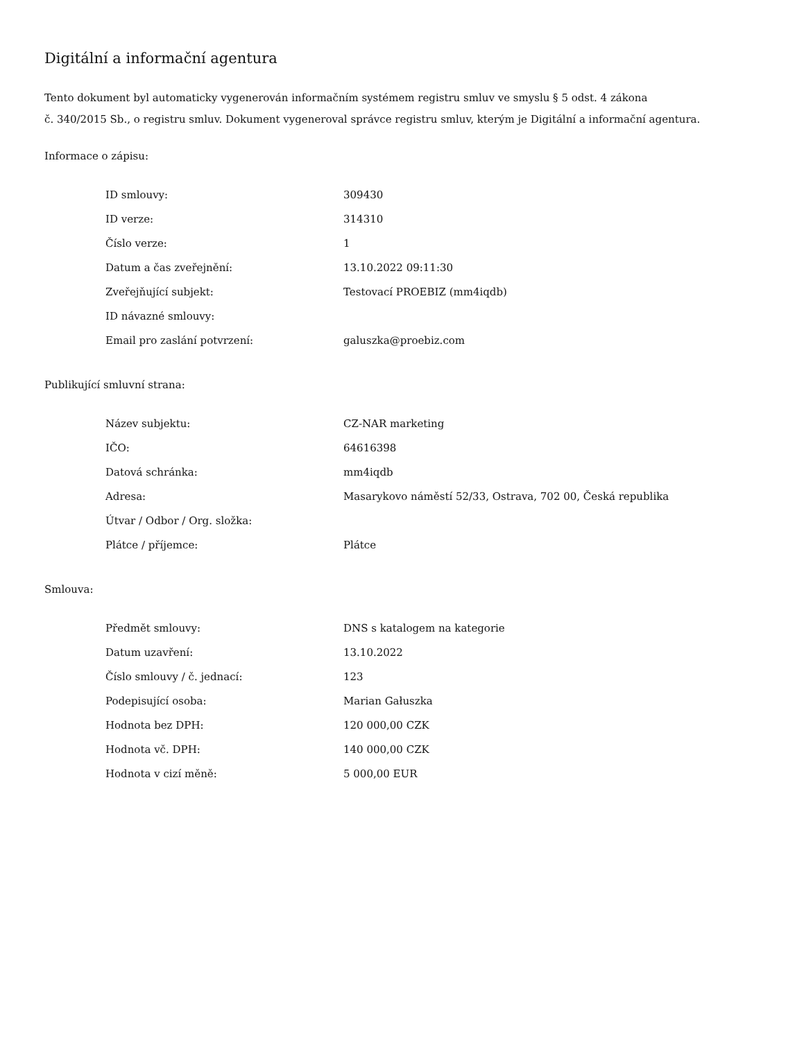Digitální a informační agentura
Tento dokument byl automaticky vygenerován informačním systémem registru smluv ve smyslu § 5 odst. 4 zákona
č. 340/2015 Sb., o registru smluv. Dokument vygeneroval správce registru smluv, kterým je Digitální a informační agentura.
Informace o zápisu:
| ID smlouvy: | 309430 |
| ID verze: | 314310 |
| Číslo verze: | 1 |
| Datum a čas zveřejnění: | 13.10.2022 09:11:30 |
| Zveřejňující subjekt: | Testovací PROEBIZ (mm4iqdb) |
| ID návazné smlouvy: | |
| Email pro zaslání potvrzení: | galuszka@proebiz.com |
Publikující smluvní strana:
| Název subjektu: | CZ-NAR marketing |
| IČO: | 64616398 |
| Datová schránka: | mm4iqdb |
| Adresa: | Masarykovo náměstí 52/33, Ostrava, 702 00, Česká republika |
| Útvar / Odbor / Org. složka: | |
| Plátce / příjemce: | Plátce |
Smlouva:
| Předmět smlouvy: | DNS s katalogem na kategorie |
| Datum uzavření: | 13.10.2022 |
| Číslo smlouvy / č. jednací: | 123 |
| Podepisující osoba: | Marian Gałuszka |
| Hodnota bez DPH: | 120 000,00 CZK |
| Hodnota vč. DPH: | 140 000,00 CZK |
| Hodnota v cizí měně: | 5 000,00 EUR |